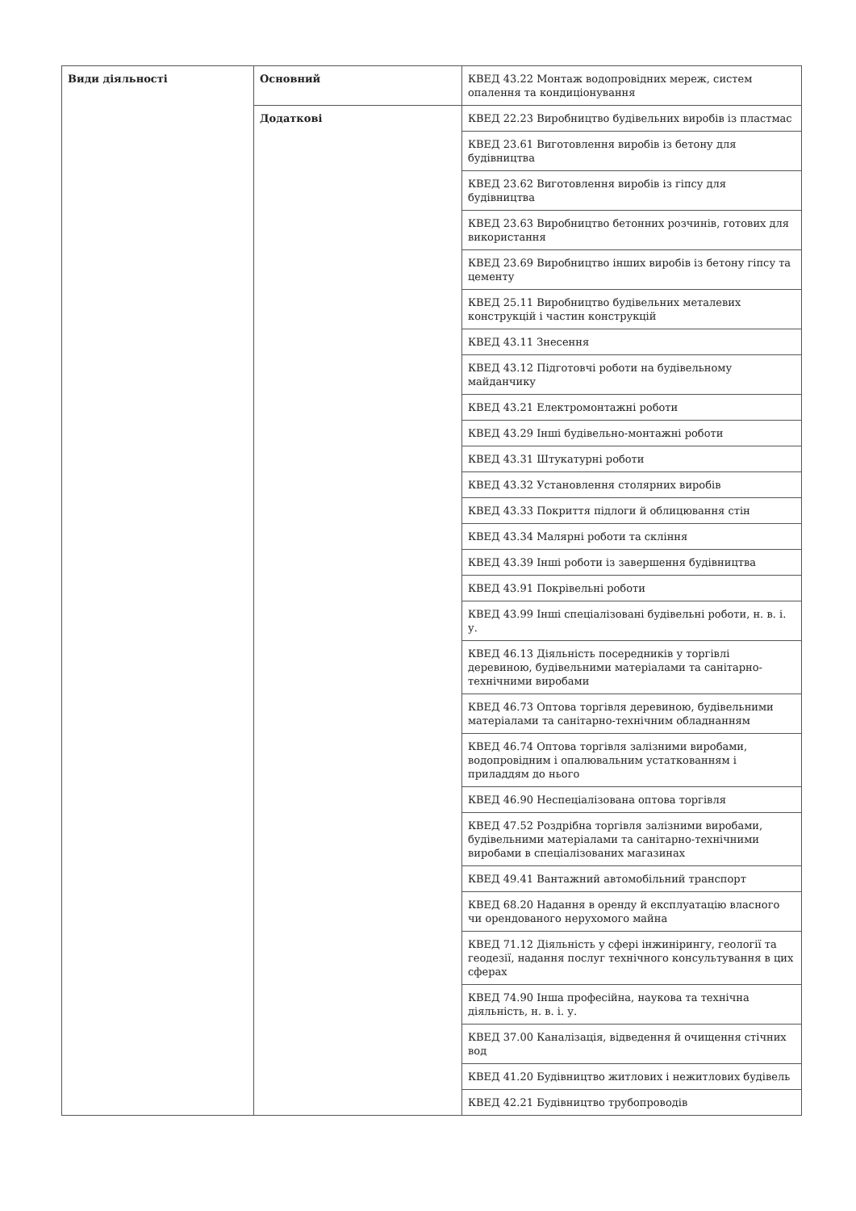| Види діяльності | Основний | КВЕД 43.22 Монтаж водопровідних мереж, систем опалення та кондиціонування |
| | Додаткові | КВЕД 22.23 Виробництво будівельних виробів із пластмас |
| | | КВЕД 23.61 Виготовлення виробів із бетону для будівництва |
| | | КВЕД 23.62 Виготовлення виробів із гіпсу для будівництва |
| | | КВЕД 23.63 Виробництво бетонних розчинів, готових для використання |
| | | КВЕД 23.69 Виробництво інших виробів із бетону гіпсу та цементу |
| | | КВЕД 25.11 Виробництво будівельних металевих конструкцій і частин конструкцій |
| | | КВЕД 43.11 Знесення |
| | | КВЕД 43.12 Підготовчі роботи на будівельному майданчику |
| | | КВЕД 43.21 Електромонтажні роботи |
| | | КВЕД 43.29 Інші будівельно-монтажні роботи |
| | | КВЕД 43.31 Штукатурні роботи |
| | | КВЕД 43.32 Установлення столярних виробів |
| | | КВЕД 43.33 Покриття підлоги й облицювання стін |
| | | КВЕД 43.34 Малярні роботи та скління |
| | | КВЕД 43.39 Інші роботи із завершення будівництва |
| | | КВЕД 43.91 Покрівельні роботи |
| | | КВЕД 43.99 Інші спеціалізовані будівельні роботи, н. в. і. у. |
| | | КВЕД 46.13 Діяльність посередників у торгівлі деревиною, будівельними матеріалами та санітарно-технічними виробами |
| | | КВЕД 46.73 Оптова торгівля деревиною, будівельними матеріалами та санітарно-технічним обладнанням |
| | | КВЕД 46.74 Оптова торгівля залізними виробами, водопровідним і опалювальним устаткованням і приладдям до нього |
| | | КВЕД 46.90 Неспеціалізована оптова торгівля |
| | | КВЕД 47.52 Роздрібна торгівля залізними виробами, будівельними матеріалами та санітарно-технічними виробами в спеціалізованих магазинах |
| | | КВЕД 49.41 Вантажний автомобільний транспорт |
| | | КВЕД 68.20 Надання в оренду й експлуатацію власного чи орендованого нерухомого майна |
| | | КВЕД 71.12 Діяльність у сфері інжинірингу, геології та геодезії, надання послуг технічного консультування в цих сферах |
| | | КВЕД 74.90 Інша професійна, наукова та технічна діяльність, н. в. і. у. |
| | | КВЕД 37.00 Каналізація, відведення й очищення стічних вод |
| | | КВЕД 41.20 Будівництво житлових і нежитлових будівель |
| | | КВЕД 42.21 Будівництво трубопроводів |